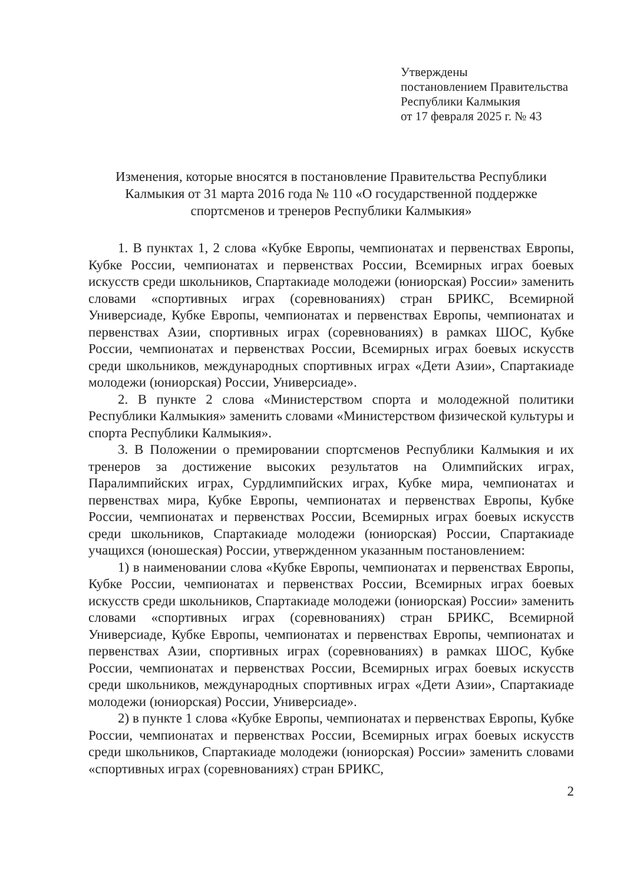Утверждены
постановлением Правительства
Республики Калмыкия
от 17 февраля 2025 г. № 43
Изменения, которые вносятся в постановление Правительства Республики Калмыкия от 31 марта 2016 года № 110 «О государственной поддержке спортсменов и тренеров Республики Калмыкия»
1. В пунктах 1, 2 слова «Кубке Европы, чемпионатах и первенствах Европы, Кубке России, чемпионатах и первенствах России, Всемирных играх боевых искусств среди школьников, Спартакиаде молодежи (юниорская) России» заменить словами «спортивных играх (соревнованиях) стран БРИКС, Всемирной Универсиаде, Кубке Европы, чемпионатах и первенствах Европы, чемпионатах и первенствах Азии, спортивных играх (соревнованиях) в рамках ШОС, Кубке России, чемпионатах и первенствах России, Всемирных играх боевых искусств среди школьников, международных спортивных играх «Дети Азии», Спартакиаде молодежи (юниорская) России, Универсиаде».
2. В пункте 2 слова «Министерством спорта и молодежной политики Республики Калмыкия» заменить словами «Министерством физической культуры и спорта Республики Калмыкия».
3. В Положении о премировании спортсменов Республики Калмыкия и их тренеров за достижение высоких результатов на Олимпийских играх, Паралимпийских играх, Сурдлимпийских играх, Кубке мира, чемпионатах и первенствах мира, Кубке Европы, чемпионатах и первенствах Европы, Кубке России, чемпионатах и первенствах России, Всемирных играх боевых искусств среди школьников, Спартакиаде молодежи (юниорская) России, Спартакиаде учащихся (юношеская) России, утвержденном указанным постановлением:
1) в наименовании слова «Кубке Европы, чемпионатах и первенствах Европы, Кубке России, чемпионатах и первенствах России, Всемирных играх боевых искусств среди школьников, Спартакиаде молодежи (юниорская) России» заменить словами «спортивных играх (соревнованиях) стран БРИКС, Всемирной Универсиаде, Кубке Европы, чемпионатах и первенствах Европы, чемпионатах и первенствах Азии, спортивных играх (соревнованиях) в рамках ШОС, Кубке России, чемпионатах и первенствах России, Всемирных играх боевых искусств среди школьников, международных спортивных играх «Дети Азии», Спартакиаде молодежи (юниорская) России, Универсиаде».
2) в пункте 1 слова «Кубке Европы, чемпионатах и первенствах Европы, Кубке России, чемпионатах и первенствах России, Всемирных играх боевых искусств среди школьников, Спартакиаде молодежи (юниорская) России» заменить словами «спортивных играх (соревнованиях) стран БРИКС,
2